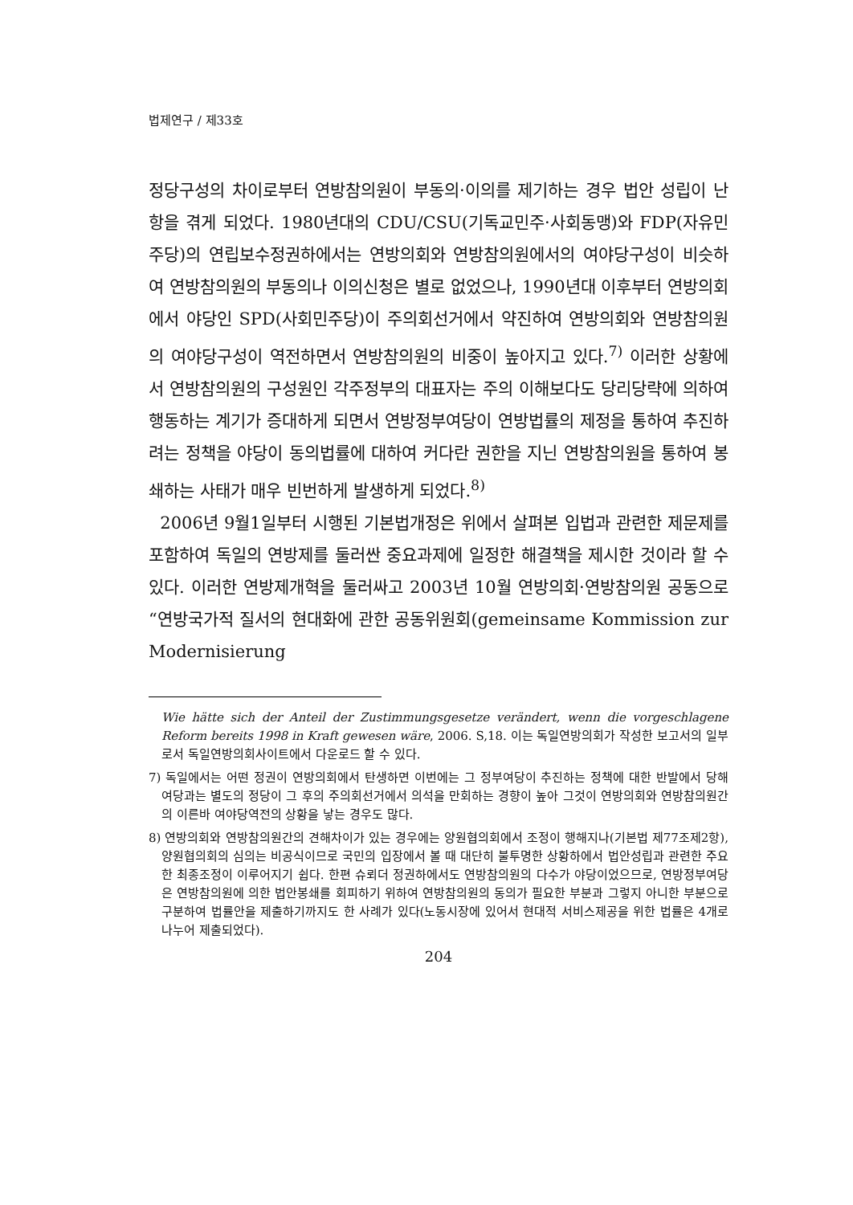법제연구 / 제33호
정당구성의 차이로부터 연방참의원이 부동의·이의를 제기하는 경우 법안 성립이 난항을 겪게 되었다. 1980년대의 CDU/CSU(기독교민주·사회동맹)와 FDP(자유민주당)의 연립보수정권하에서는 연방의회와 연방참의원에서의 여야당구성이 비슷하여 연방참의원의 부동의나 이의신청은 별로 없었으나, 1990년대 이후부터 연방의회에서 야당인 SPD(사회민주당)이 주의회선거에서 약진하여 연방의회와 연방참의원의 여야당구성이 역전하면서 연방참의원의 비중이 높아지고 있다.<sup>7)</sup> 이러한 상황에서 연방참의원의 구성원인 각주정부의 대표자는 주의 이해보다도 당리당략에 의하여 행동하는 계기가 증대하게 되면서 연방정부여당이 연방법률의 제정을 통하여 추진하려는 정책을 야당이 동의법률에 대하여 커다란 권한을 지닌 연방참의원을 통하여 봉쇄하는 사태가 매우 빈번하게 발생하게 되었다.<sup>8)</sup>
2006년 9월1일부터 시행된 기본법개정은 위에서 살펴본 입법과 관련한 제문제를 포함하여 독일의 연방제를 둘러싼 중요과제에 일정한 해결책을 제시한 것이라 할 수 있다. 이러한 연방제개혁을 둘러싸고 2003년 10월 연방의회·연방참의원 공동으로 “연방국가적 질서의 현대화에 관한 공동위원회(gemeinsame Kommission zur Modernisierung
Wie hätte sich der Anteil der Zustimmungsgesetze verändert, wenn die vorgeschlagene Reform bereits 1998 in Kraft gewesen wäre, 2006. S,18. 이는 독일연방의회가 작성한 보고서의 일부로서 독일연방의회사이트에서 다운로드 할 수 있다.
7) 독일에서는 어떤 정권이 연방의회에서 탄생하면 이번에는 그 정부여당이 추진하는 정책에 대한 반발에서 당해 여당과는 별도의 정당이 그 후의 주의회선거에서 의석을 만회하는 경향이 높아 그것이 연방의회와 연방참의원간의 이른바 여야당역전의 상황을 낳는 경우도 많다.
8) 연방의회와 연방참의원간의 견해차이가 있는 경우에는 양원협의회에서 조정이 행해지나(기본법 제77조제2항), 양원협의회의 심의는 비공식이므로 국민의 입장에서 볼 때 대단히 불투명한 상황하에서 법안성립과 관련한 주요한 최종조정이 이루어지기 쉽다. 한편 슈뢰더 정권하에서도 연방참의원의 다수가 야당이었으므로, 연방정부여당은 연방참의원에 의한 법안봉쇄를 회피하기 위하여 연방참의원의 동의가 필요한 부분과 그렇지 아니한 부분으로 구분하여 법률안을 제출하기까지도 한 사례가 있다(노동시장에 있어서 현대적 서비스제공을 위한 법률은 4개로 나누어 제출되었다).
204